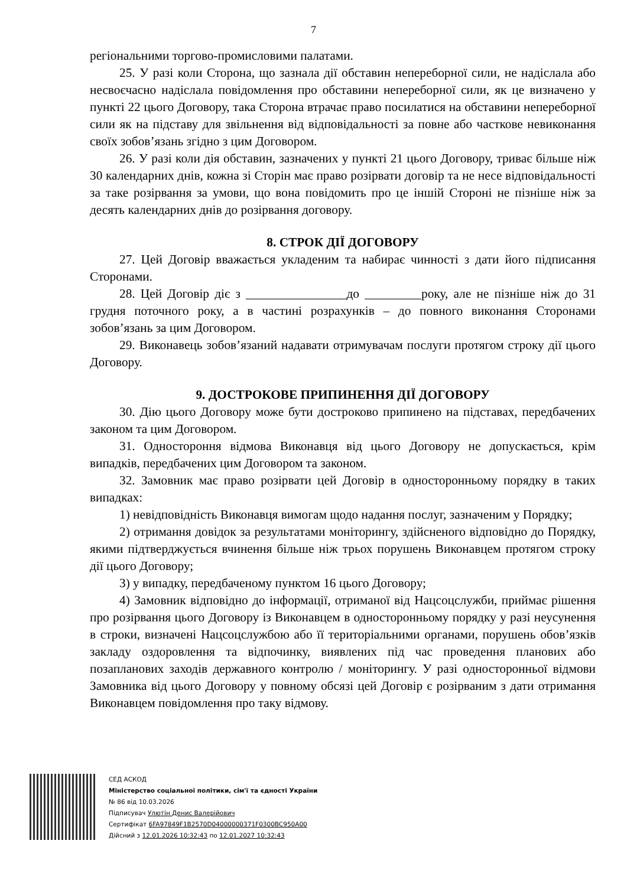7
регіональними торгово-промисловими палатами.
25. У разі коли Сторона, що зазнала дії обставин непереборної сили, не надіслала або несвоєчасно надіслала повідомлення про обставини непереборної сили, як це визначено у пункті 22 цього Договору, така Сторона втрачає право посилатися на обставини непереборної сили як на підставу для звільнення від відповідальності за повне або часткове невиконання своїх зобов’язань згідно з цим Договором.
26. У разі коли дія обставин, зазначених у пункті 21 цього Договору, триває більше ніж 30 календарних днів, кожна зі Сторін має право розірвати договір та не несе відповідальності за таке розірвання за умови, що вона повідомить про це іншій Стороні не пізніше ніж за десять календарних днів до розірвання договору.
8. СТРОК ДІЇ ДОГОВОРУ
27. Цей Договір вважається укладеним та набирає чинності з дати його підписання Сторонами.
28. Цей Договір діє з ________________до _________року, але не пізніше ніж до 31 грудня поточного року, а в частині розрахунків – до повного виконання Сторонами зобов’язань за цим Договором.
29. Виконавець зобов’язаний надавати отримувачам послуги протягом строку дії цього Договору.
9. ДОСТРОКОВЕ ПРИПИНЕННЯ ДІЇ ДОГОВОРУ
30. Дію цього Договору може бути достроково припинено на підставах, передбачених законом та цим Договором.
31. Одностороння відмова Виконавця від цього Договору не допускається, крім випадків, передбачених цим Договором та законом.
32. Замовник має право розірвати цей Договір в односторонньому порядку в таких випадках:
1) невідповідність Виконавця вимогам щодо надання послуг, зазначеним у Порядку;
2) отримання довідок за результатами моніторингу, здійсненого відповідно до Порядку, якими підтверджується вчинення більше ніж трьох порушень Виконавцем протягом строку дії цього Договору;
3) у випадку, передбаченому пунктом 16 цього Договору;
4) Замовник відповідно до інформації, отриманої від Нацсоцслужби, приймає рішення про розірвання цього Договору із Виконавцем в односторонньому порядку у разі неусунення в строки, визначені Нацсоцслужбою або її територіальними органами, порушень обов’язків закладу оздоровлення та відпочинку, виявлених під час проведення планових або позапланових заходів державного контролю / моніторингу. У разі односторонньої відмови Замовника від цього Договору у повному обсязі цей Договір є розірваним з дати отримання Виконавцем повідомлення про таку відмову.
СЕД АСКОД
Міністерство соціальної політики, сім'ї та єдності України
№ 86 від 10.03.2026
Підписувач Улютін Денис Валерійович
Сертифікат 6FA97849F1B2570D04000000371F0300BC950A00
Дійсний з 12.01.2026 10:32:43 по 12.01.2027 10:32:43